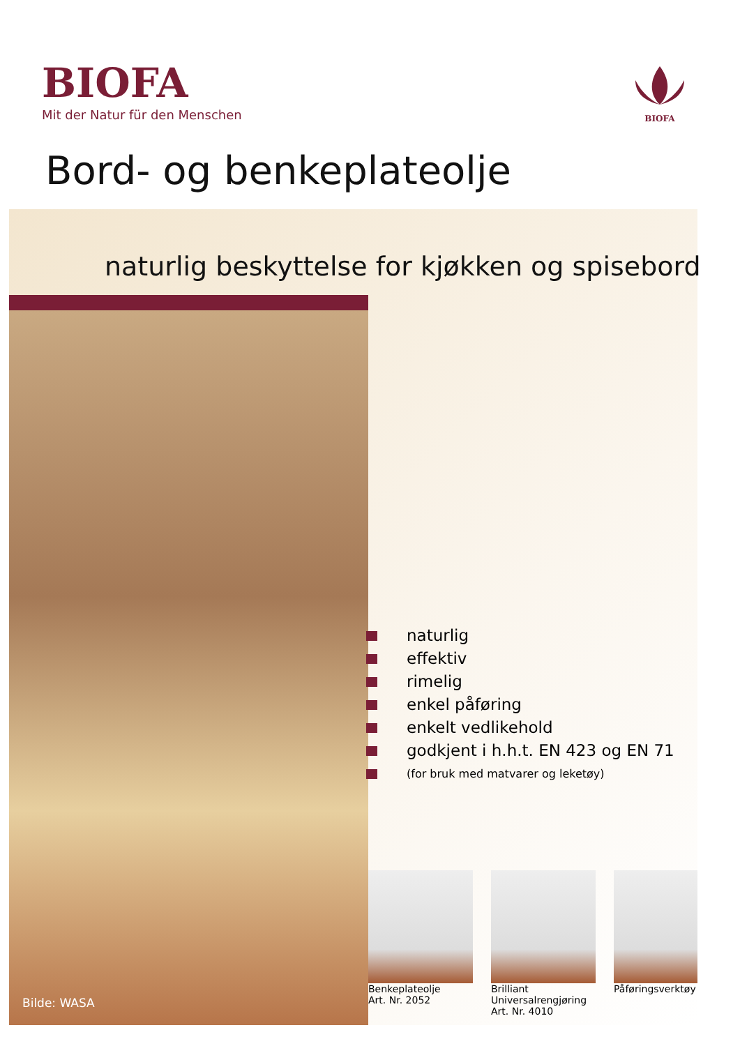BIOFA
Mit der Natur für den Menschen
BIOFA
Bord- og benkeplateolje
naturlig beskyttelse for kjøkken og spisebord
naturlig
effektiv
rimelig
enkel påføring
enkelt vedlikehold
godkjent i h.h.t. EN 423 og EN 71
(for bruk med matvarer og leketøy)
Bilde: WASA
Benkeplateolje
Art. Nr. 2052
Brilliant
Universalrengjøring
Art. Nr. 4010
Påføringsverktøy